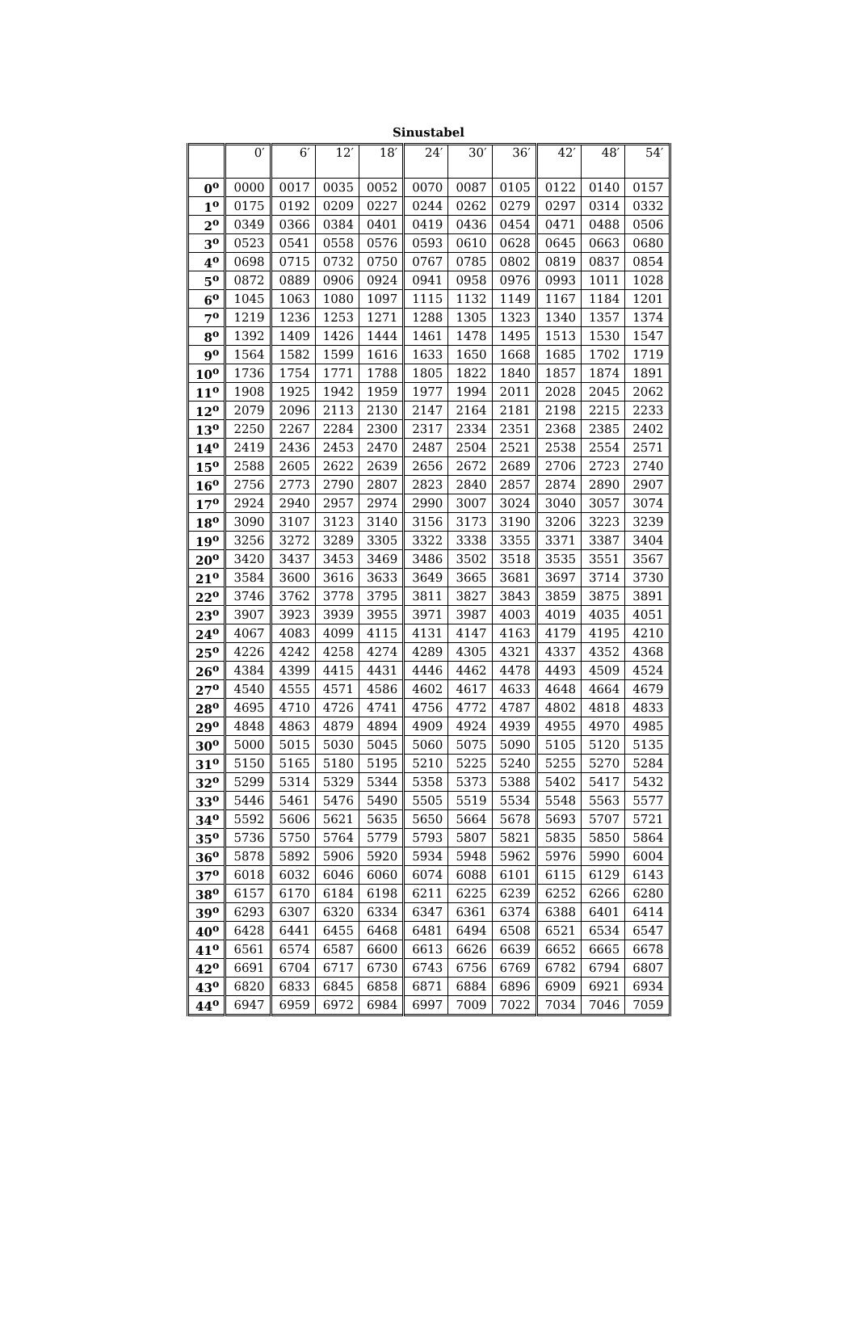Sinustabel
| | 0′ | 6′ | 12′ | 18′ | 24′ | 30′ | 36′ | 42′ | 48′ | 54′ |
| --- | --- | --- | --- | --- | --- | --- | --- | --- | --- | --- |
| 0<sup>o</sup> | 0000 | 0017 | 0035 | 0052 | 0070 | 0087 | 0105 | 0122 | 0140 | 0157 |
| 1<sup>o</sup> | 0175 | 0192 | 0209 | 0227 | 0244 | 0262 | 0279 | 0297 | 0314 | 0332 |
| 2<sup>o</sup> | 0349 | 0366 | 0384 | 0401 | 0419 | 0436 | 0454 | 0471 | 0488 | 0506 |
| 3<sup>o</sup> | 0523 | 0541 | 0558 | 0576 | 0593 | 0610 | 0628 | 0645 | 0663 | 0680 |
| 4<sup>o</sup> | 0698 | 0715 | 0732 | 0750 | 0767 | 0785 | 0802 | 0819 | 0837 | 0854 |
| 5<sup>o</sup> | 0872 | 0889 | 0906 | 0924 | 0941 | 0958 | 0976 | 0993 | 1011 | 1028 |
| 6<sup>o</sup> | 1045 | 1063 | 1080 | 1097 | 1115 | 1132 | 1149 | 1167 | 1184 | 1201 |
| 7<sup>o</sup> | 1219 | 1236 | 1253 | 1271 | 1288 | 1305 | 1323 | 1340 | 1357 | 1374 |
| 8<sup>o</sup> | 1392 | 1409 | 1426 | 1444 | 1461 | 1478 | 1495 | 1513 | 1530 | 1547 |
| 9<sup>o</sup> | 1564 | 1582 | 1599 | 1616 | 1633 | 1650 | 1668 | 1685 | 1702 | 1719 |
| 10<sup>o</sup> | 1736 | 1754 | 1771 | 1788 | 1805 | 1822 | 1840 | 1857 | 1874 | 1891 |
| 11<sup>o</sup> | 1908 | 1925 | 1942 | 1959 | 1977 | 1994 | 2011 | 2028 | 2045 | 2062 |
| 12<sup>o</sup> | 2079 | 2096 | 2113 | 2130 | 2147 | 2164 | 2181 | 2198 | 2215 | 2233 |
| 13<sup>o</sup> | 2250 | 2267 | 2284 | 2300 | 2317 | 2334 | 2351 | 2368 | 2385 | 2402 |
| 14<sup>o</sup> | 2419 | 2436 | 2453 | 2470 | 2487 | 2504 | 2521 | 2538 | 2554 | 2571 |
| 15<sup>o</sup> | 2588 | 2605 | 2622 | 2639 | 2656 | 2672 | 2689 | 2706 | 2723 | 2740 |
| 16<sup>o</sup> | 2756 | 2773 | 2790 | 2807 | 2823 | 2840 | 2857 | 2874 | 2890 | 2907 |
| 17<sup>o</sup> | 2924 | 2940 | 2957 | 2974 | 2990 | 3007 | 3024 | 3040 | 3057 | 3074 |
| 18<sup>o</sup> | 3090 | 3107 | 3123 | 3140 | 3156 | 3173 | 3190 | 3206 | 3223 | 3239 |
| 19<sup>o</sup> | 3256 | 3272 | 3289 | 3305 | 3322 | 3338 | 3355 | 3371 | 3387 | 3404 |
| 20<sup>o</sup> | 3420 | 3437 | 3453 | 3469 | 3486 | 3502 | 3518 | 3535 | 3551 | 3567 |
| 21<sup>o</sup> | 3584 | 3600 | 3616 | 3633 | 3649 | 3665 | 3681 | 3697 | 3714 | 3730 |
| 22<sup>o</sup> | 3746 | 3762 | 3778 | 3795 | 3811 | 3827 | 3843 | 3859 | 3875 | 3891 |
| 23<sup>o</sup> | 3907 | 3923 | 3939 | 3955 | 3971 | 3987 | 4003 | 4019 | 4035 | 4051 |
| 24<sup>o</sup> | 4067 | 4083 | 4099 | 4115 | 4131 | 4147 | 4163 | 4179 | 4195 | 4210 |
| 25<sup>o</sup> | 4226 | 4242 | 4258 | 4274 | 4289 | 4305 | 4321 | 4337 | 4352 | 4368 |
| 26<sup>o</sup> | 4384 | 4399 | 4415 | 4431 | 4446 | 4462 | 4478 | 4493 | 4509 | 4524 |
| 27<sup>o</sup> | 4540 | 4555 | 4571 | 4586 | 4602 | 4617 | 4633 | 4648 | 4664 | 4679 |
| 28<sup>o</sup> | 4695 | 4710 | 4726 | 4741 | 4756 | 4772 | 4787 | 4802 | 4818 | 4833 |
| 29<sup>o</sup> | 4848 | 4863 | 4879 | 4894 | 4909 | 4924 | 4939 | 4955 | 4970 | 4985 |
| 30<sup>o</sup> | 5000 | 5015 | 5030 | 5045 | 5060 | 5075 | 5090 | 5105 | 5120 | 5135 |
| 31<sup>o</sup> | 5150 | 5165 | 5180 | 5195 | 5210 | 5225 | 5240 | 5255 | 5270 | 5284 |
| 32<sup>o</sup> | 5299 | 5314 | 5329 | 5344 | 5358 | 5373 | 5388 | 5402 | 5417 | 5432 |
| 33<sup>o</sup> | 5446 | 5461 | 5476 | 5490 | 5505 | 5519 | 5534 | 5548 | 5563 | 5577 |
| 34<sup>o</sup> | 5592 | 5606 | 5621 | 5635 | 5650 | 5664 | 5678 | 5693 | 5707 | 5721 |
| 35<sup>o</sup> | 5736 | 5750 | 5764 | 5779 | 5793 | 5807 | 5821 | 5835 | 5850 | 5864 |
| 36<sup>o</sup> | 5878 | 5892 | 5906 | 5920 | 5934 | 5948 | 5962 | 5976 | 5990 | 6004 |
| 37<sup>o</sup> | 6018 | 6032 | 6046 | 6060 | 6074 | 6088 | 6101 | 6115 | 6129 | 6143 |
| 38<sup>o</sup> | 6157 | 6170 | 6184 | 6198 | 6211 | 6225 | 6239 | 6252 | 6266 | 6280 |
| 39<sup>o</sup> | 6293 | 6307 | 6320 | 6334 | 6347 | 6361 | 6374 | 6388 | 6401 | 6414 |
| 40<sup>o</sup> | 6428 | 6441 | 6455 | 6468 | 6481 | 6494 | 6508 | 6521 | 6534 | 6547 |
| 41<sup>o</sup> | 6561 | 6574 | 6587 | 6600 | 6613 | 6626 | 6639 | 6652 | 6665 | 6678 |
| 42<sup>o</sup> | 6691 | 6704 | 6717 | 6730 | 6743 | 6756 | 6769 | 6782 | 6794 | 6807 |
| 43<sup>o</sup> | 6820 | 6833 | 6845 | 6858 | 6871 | 6884 | 6896 | 6909 | 6921 | 6934 |
| 44<sup>o</sup> | 6947 | 6959 | 6972 | 6984 | 6997 | 7009 | 7022 | 7034 | 7046 | 7059 |